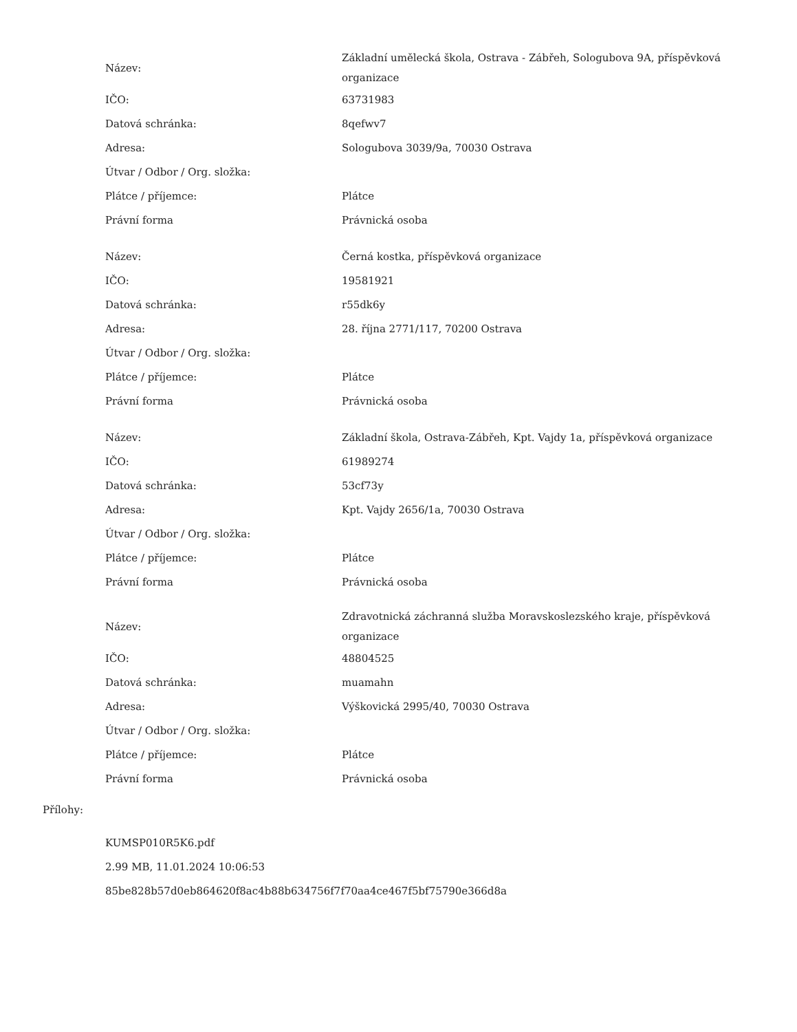| Název: | Základní umělecká škola, Ostrava - Zábřeh, Sologubova 9A, příspěvková organizace |
| IČO: | 63731983 |
| Datová schránka: | 8qefwv7 |
| Adresa: | Sologubova 3039/9a, 70030 Ostrava |
| Útvar / Odbor / Org. složka: | |
| Plátce / příjemce: | Plátce |
| Právní forma | Právnická osoba |
| Název: | Černá kostka, příspěvková organizace |
| IČO: | 19581921 |
| Datová schránka: | r55dk6y |
| Adresa: | 28. října 2771/117, 70200 Ostrava |
| Útvar / Odbor / Org. složka: | |
| Plátce / příjemce: | Plátce |
| Právní forma | Právnická osoba |
| Název: | Základní škola, Ostrava-Zábřeh, Kpt. Vajdy 1a, příspěvková organizace |
| IČO: | 61989274 |
| Datová schránka: | 53cf73y |
| Adresa: | Kpt. Vajdy 2656/1a, 70030 Ostrava |
| Útvar / Odbor / Org. složka: | |
| Plátce / příjemce: | Plátce |
| Právní forma | Právnická osoba |
| Název: | Zdravotnická záchranná služba Moravskoslezského kraje, příspěvková organizace |
| IČO: | 48804525 |
| Datová schránka: | muamahn |
| Adresa: | Výškovická 2995/40, 70030 Ostrava |
| Útvar / Odbor / Org. složka: | |
| Plátce / příjemce: | Plátce |
| Právní forma | Právnická osoba |
Přílohy:
KUMSP010R5K6.pdf
2.99 MB, 11.01.2024 10:06:53
85be828b57d0eb864620f8ac4b88b634756f7f70aa4ce467f5bf75790e366d8a